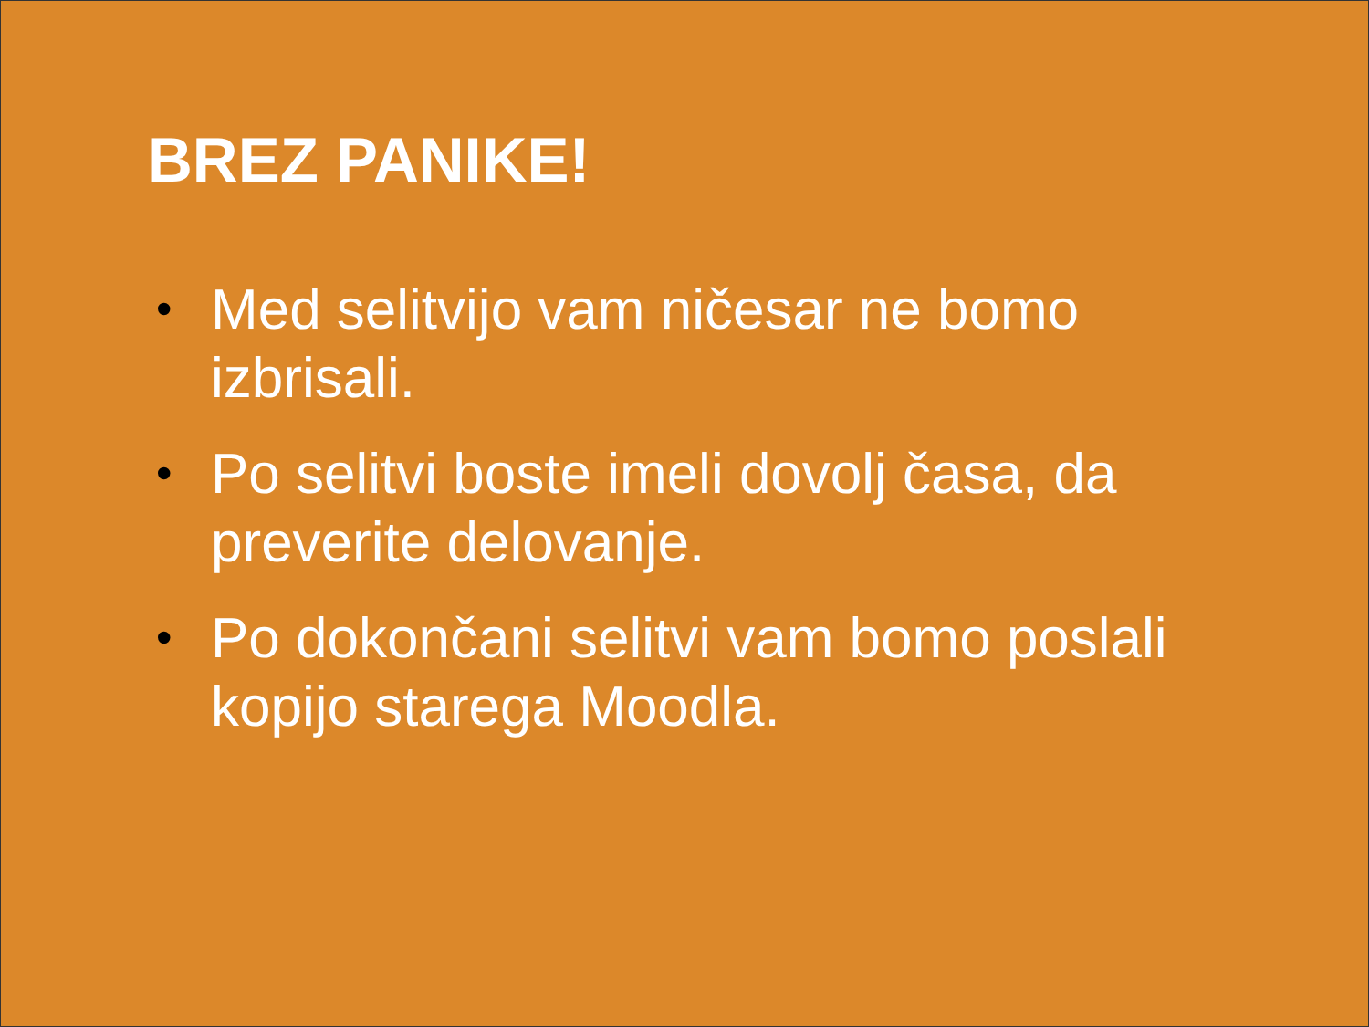BREZ PANIKE!
• Med selitvijo vam ničesar ne bomo izbrisali.
• Po selitvi boste imeli dovolj časa, da preverite delovanje.
• Po dokončani selitvi vam bomo poslali kopijo starega Moodla.